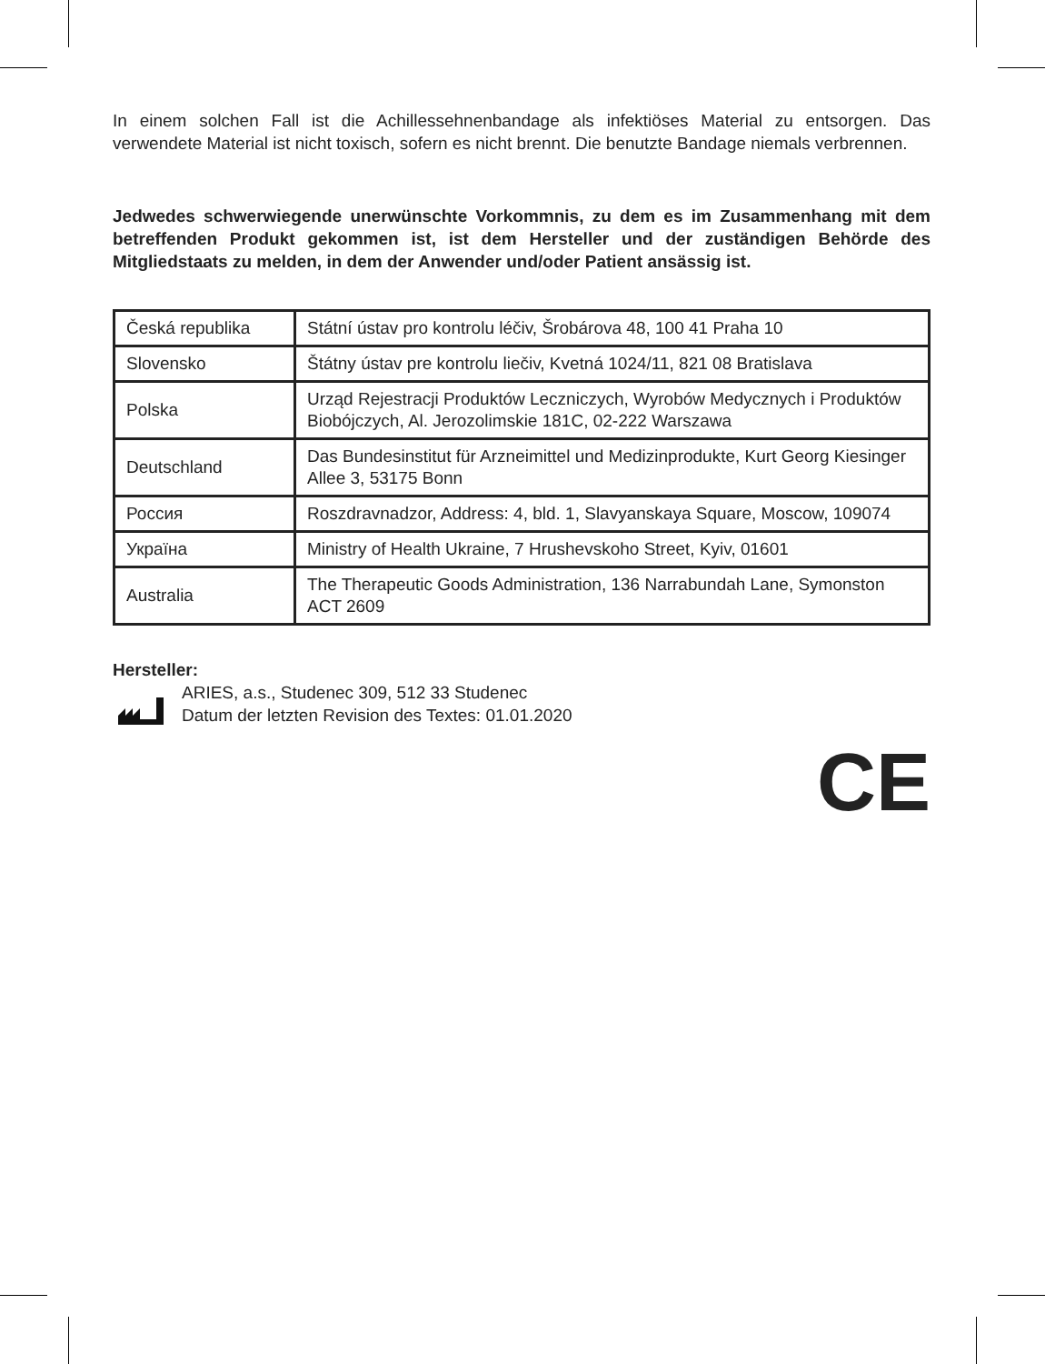In einem solchen Fall ist die Achillessehnenbandage als infektiöses Material zu entsorgen. Das verwendete Material ist nicht toxisch, sofern es nicht brennt. Die benutzte Bandage niemals verbrennen.
Jedwedes schwerwiegende unerwünschte Vorkommnis, zu dem es im Zusammenhang mit dem betreffenden Produkt gekommen ist, ist dem Hersteller und der zuständigen Behörde des Mitgliedstaats zu melden, in dem der Anwender und/oder Patient ansässig ist.
| Česká republika | Státní ústav pro kontrolu léčiv, Šrobárova 48, 100 41 Praha 10 |
| Slovensko | Štátny ústav pre kontrolu liečiv, Kvetná 1024/11, 821 08 Bratislava |
| Polska | Urząd Rejestracji Produktów Leczniczych, Wyrobów Medycznych i Produktów Biobójczych, Al. Jerozolimskie 181C, 02-222 Warszawa |
| Deutschland | Das Bundesinstitut für Arzneimittel und Medizinprodukte, Kurt Georg Kiesinger Allee 3, 53175 Bonn |
| Россия | Roszdravnadzor, Address: 4, bld. 1, Slavyanskaya Square, Moscow, 109074 |
| Україна | Ministry of Health Ukraine, 7 Hrushevskoho Street, Kyiv, 01601 |
| Australia | The Therapeutic Goods Administration, 136 Narrabundah Lane, Symonston ACT 2609 |
Hersteller:
ARIES, a.s., Studenec 309, 512 33 Studenec
Datum der letzten Revision des Textes: 01.01.2020
CE